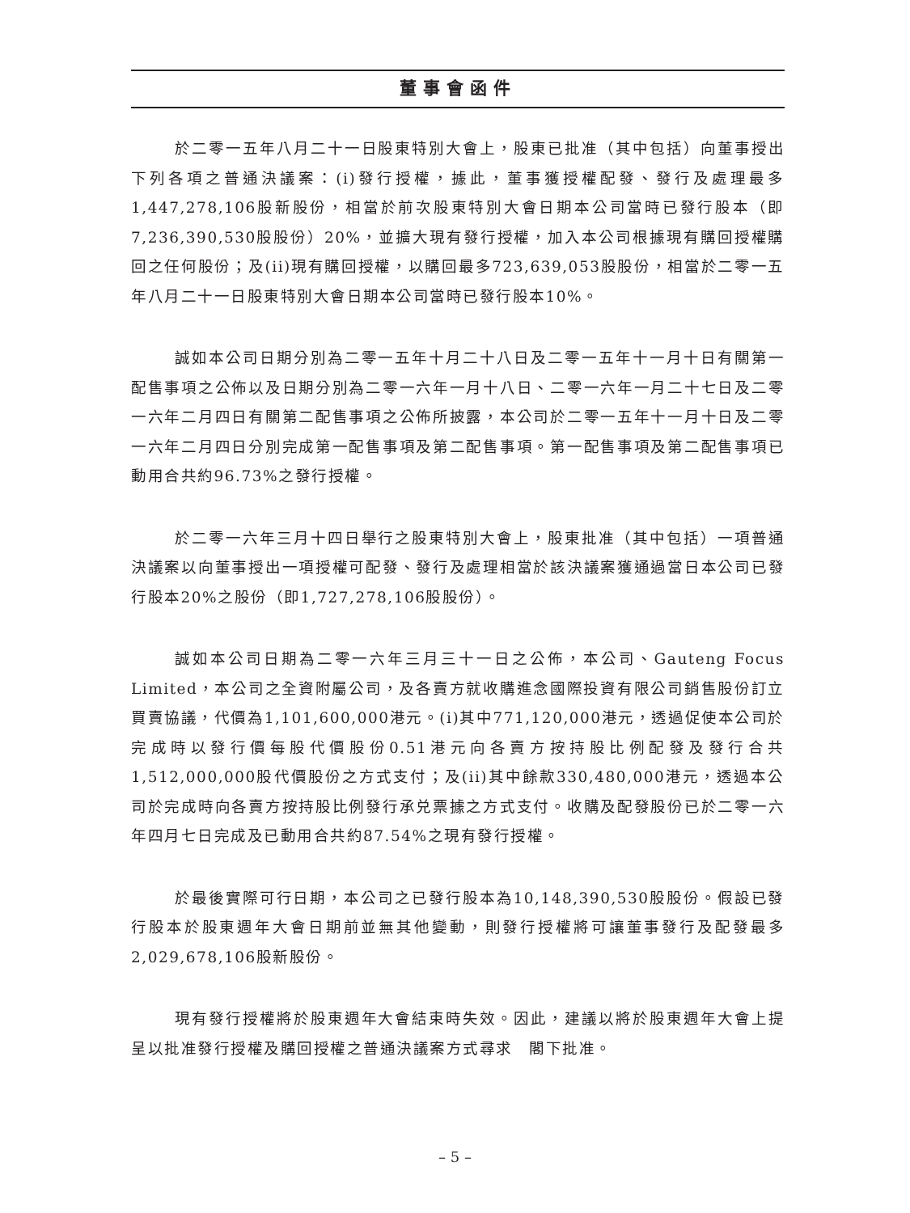董事會函件
於二零一五年八月二十一日股東特別大會上，股東已批准（其中包括）向董事授出下列各項之普通決議案：(i)發行授權，據此，董事獲授權配發、發行及處理最多1,447,278,106股新股份，相當於前次股東特別大會日期本公司當時已發行股本（即7,236,390,530股股份）20%，並擴大現有發行授權，加入本公司根據現有購回授權購回之任何股份；及(ii)現有購回授權，以購回最多723,639,053股股份，相當於二零一五年八月二十一日股東特別大會日期本公司當時已發行股本10%。
誠如本公司日期分別為二零一五年十月二十八日及二零一五年十一月十日有關第一配售事項之公佈以及日期分別為二零一六年一月十八日、二零一六年一月二十七日及二零一六年二月四日有關第二配售事項之公佈所披露，本公司於二零一五年十一月十日及二零一六年二月四日分別完成第一配售事項及第二配售事項。第一配售事項及第二配售事項已動用合共約96.73%之發行授權。
於二零一六年三月十四日舉行之股東特別大會上，股東批准（其中包括）一項普通決議案以向董事授出一項授權可配發、發行及處理相當於該決議案獲通過當日本公司已發行股本20%之股份（即1,727,278,106股股份）。
誠如本公司日期為二零一六年三月三十一日之公佈，本公司、Gauteng Focus Limited，本公司之全資附屬公司，及各賣方就收購進念國際投資有限公司銷售股份訂立買賣協議，代價為1,101,600,000港元。(i)其中771,120,000港元，透過促使本公司於完成時以發行價每股代價股份0.51港元向各賣方按持股比例配發及發行合共1,512,000,000股代價股份之方式支付；及(ii)其中餘款330,480,000港元，透過本公司於完成時向各賣方按持股比例發行承兑票據之方式支付。收購及配發股份已於二零一六年四月七日完成及已動用合共約87.54%之現有發行授權。
於最後實際可行日期，本公司之已發行股本為10,148,390,530股股份。假設已發行股本於股東週年大會日期前並無其他變動，則發行授權將可讓董事發行及配發最多2,029,678,106股新股份。
現有發行授權將於股東週年大會結束時失效。因此，建議以將於股東週年大會上提呈以批准發行授權及購回授權之普通決議案方式尋求　閣下批准。
– 5 –